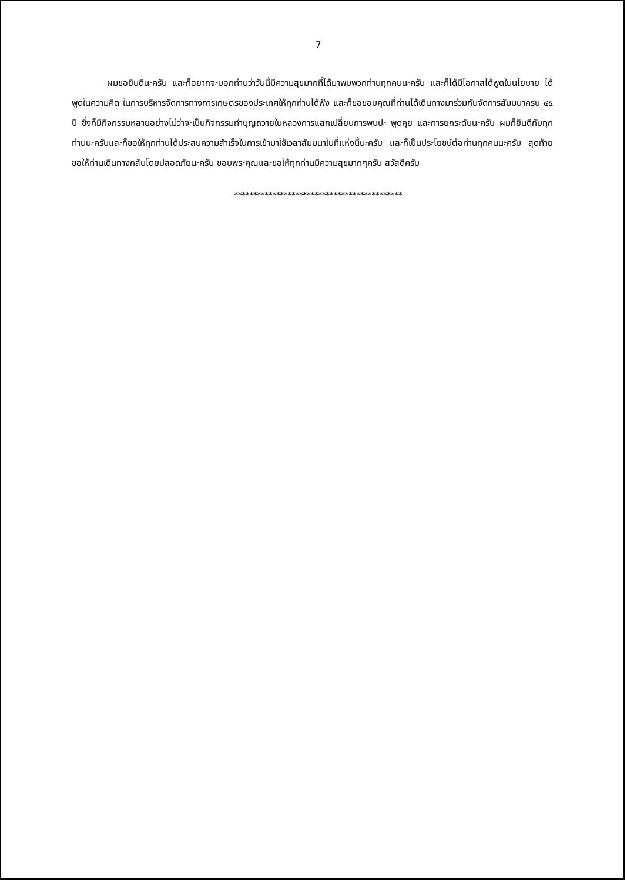7
ผมขอยินดีนะครับ และก็อยากจะบอกท่านว่าวันนี้มีความสุขมากที่ได้มาพบพวกท่านทุกคนนะครับ และก็ได้มีโอกาสได้พูดในนโยบาย ได้พูดในความคิด ในการบริหารจัดการทางการเกษตรของประเทศให้ทุกท่านได้ฟัง และก็ขอขอบคุณที่ท่านได้เดินทางมาร่วมกันจัดการสัมมนาครบ ๔๕ ปี ซึ่งก็มีกิจกรรมหลายอย่างไม่ว่าจะเป็นกิจกรรมทำบุญถวายในหลวงการแลกเปลี่ยนการพบปะ พูดคุย และการยกระดับนะครับ ผมก็ยินดีกับทุกท่านนะครับและก็ขอให้ทุกท่านได้ประสบความสำเร็จในการเข้ามาใช้เวลาสัมมนาในที่แห่งนี้นะครับ และก็เป็นประโยชน์ต่อท่านทุกคนนะครับ สุดท้ายขอให้ท่านเดินทางกลับโดยปลอดภัยนะครับ ขอบพระคุณและขอให้ทุกท่านมีความสุขมากๆครับ สวัสดีครับ
********************************************